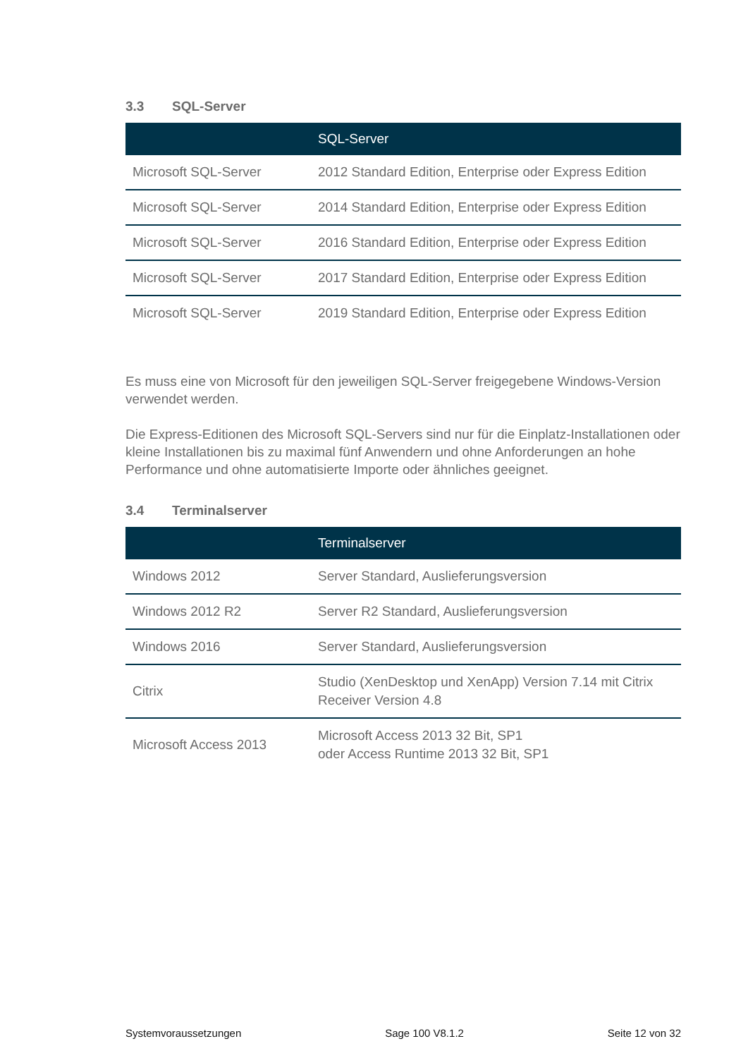3.3 SQL-Server
| | SQL-Server |
| --- | --- |
| Microsoft SQL-Server | 2012 Standard Edition, Enterprise oder Express Edition |
| Microsoft SQL-Server | 2014 Standard Edition, Enterprise oder Express Edition |
| Microsoft SQL-Server | 2016 Standard Edition, Enterprise oder Express Edition |
| Microsoft SQL-Server | 2017 Standard Edition, Enterprise oder Express Edition |
| Microsoft SQL-Server | 2019 Standard Edition, Enterprise oder Express Edition |
Es muss eine von Microsoft für den jeweiligen SQL-Server freigegebene Windows-Version verwendet werden.
Die Express-Editionen des Microsoft SQL-Servers sind nur für die Einplatz-Installationen oder kleine Installationen bis zu maximal fünf Anwendern und ohne Anforderungen an hohe Performance und ohne automatisierte Importe oder ähnliches geeignet.
3.4 Terminalserver
| | Terminalserver |
| --- | --- |
| Windows 2012 | Server Standard, Auslieferungsversion |
| Windows 2012 R2 | Server R2 Standard, Auslieferungsversion |
| Windows 2016 | Server Standard, Auslieferungsversion |
| Citrix | Studio (XenDesktop und XenApp) Version 7.14 mit Citrix Receiver Version 4.8 |
| Microsoft Access 2013 | Microsoft Access 2013 32 Bit, SP1 oder Access Runtime 2013 32 Bit, SP1 |
Systemvoraussetzungen Sage 100 V8.1.2 Seite 12 von 32